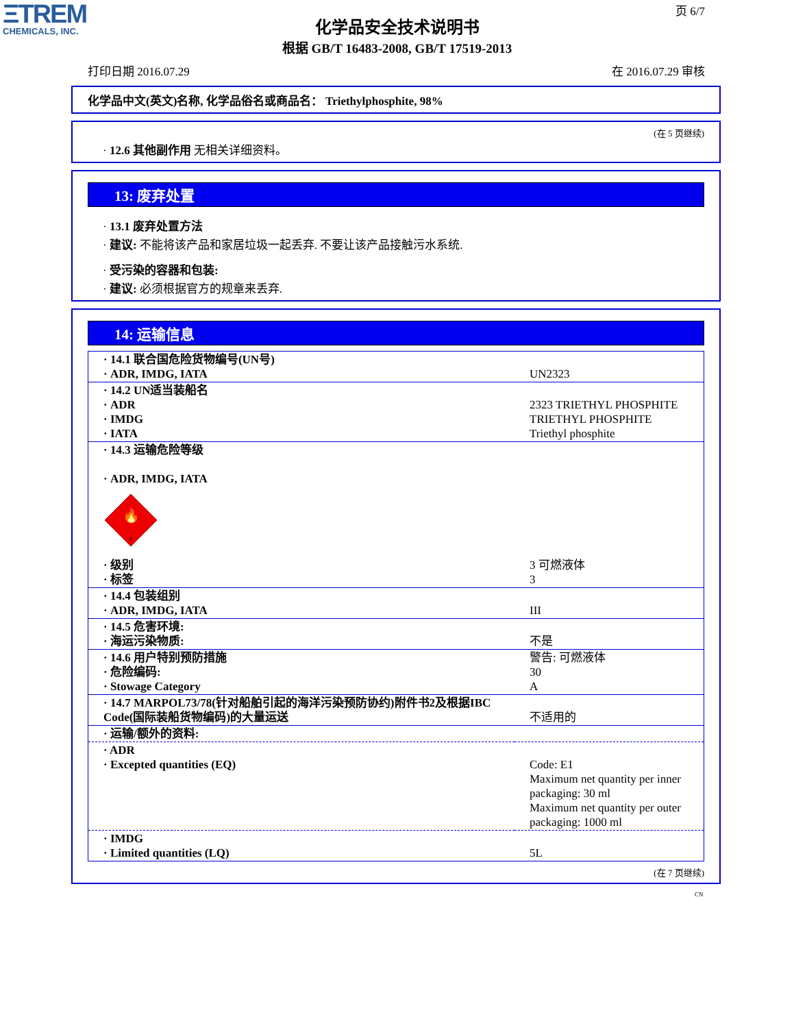ΞTREM
CHEMICALS, INC.
页 6/7
化学品安全技术说明书
根据 GB/T 16483-2008, GB/T 17519-2013
打印日期 2016.07.29 在 2016.07.29 审核
化学品中文(英文)名称, 化学品俗名或商品名： Triethylphosphite, 98%
(在 5 页继续)
· 12.6 其他副作用 无相关详细资料。
13: 废弃处置
· 13.1 废弃处置方法
· 建议: 不能将该产品和家居垃圾一起丢弃. 不要让该产品接触污水系统.
· 受污染的容器和包装:
· 建议: 必须根据官方的规章来丢弃.
14: 运输信息
| · 14.1 联合国危险货物编号(UN号) · ADR, IMDG, IATA | UN2323 |
| · 14.2 UN适当装船名 · ADR · IMDG · IATA | 2323 TRIETHYL PHOSPHITE TRIETHYL PHOSPHITE Triethyl phosphite |
| · 14.3 运输危险等级 · ADR, IMDG, IATA 🔥 3 · 级别 · 标签 | 3 可燃液体 3 |
| · 14.4 包装组别 · ADR, IMDG, IATA | III |
| · 14.5 危害环境: · 海运污染物质: | 不是 |
| · 14.6 用户特别预防措施 · 危险编码: · Stowage Category | 警告: 可燃液体 30 A |
| · 14.7 MARPOL73/78(针对船舶引起的海洋污染预防协约)附件书2及根据IBC Code(国际装船货物编码)的大量运送 | 不适用的 |
| · 运输/额外的资料: | |
| · ADR · Excepted quantities (EQ) | Code: E1 Maximum net quantity per inner packaging: 30 ml Maximum net quantity per outer packaging: 1000 ml |
| · IMDG · Limited quantities (LQ) | 5L |
(在 7 页继续)
CN